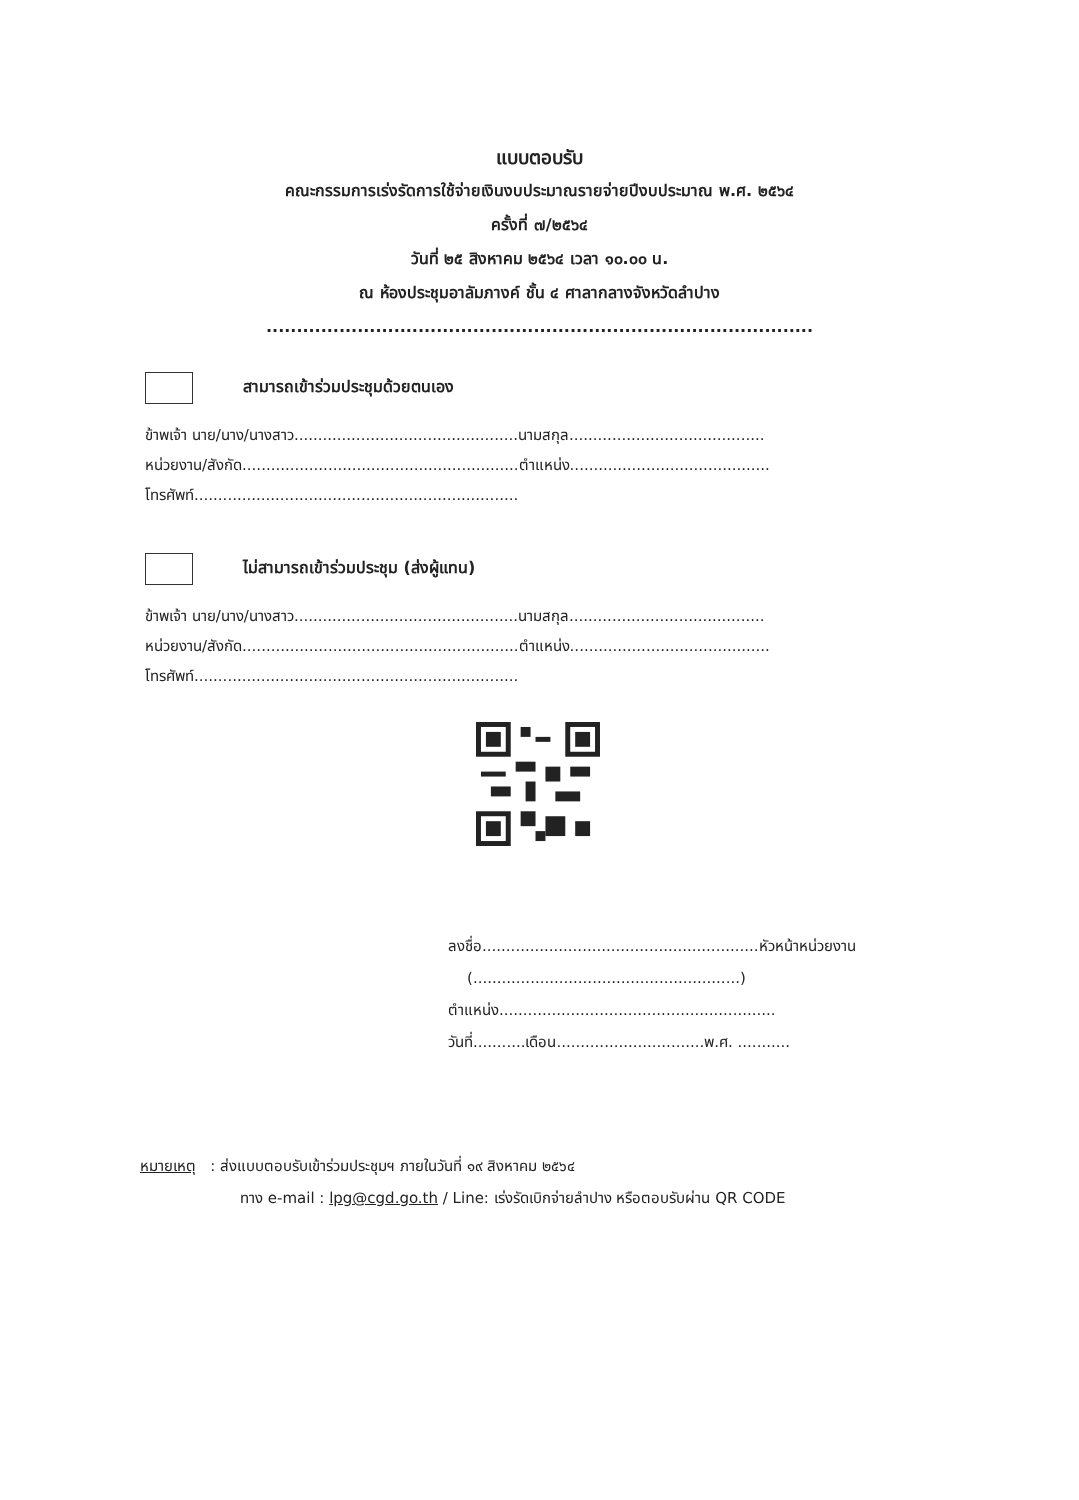แบบตอบรับ
คณะกรรมการเร่งรัดการใช้จ่ายเงินงบประมาณรายจ่ายปีงบประมาณ พ.ศ. ๒๕๖๔
ครั้งที่ ๗/๒๕๖๔
วันที่ ๒๕ สิงหาคม ๒๕๖๔ เวลา ๑๐.๐๐ น.
ณ ห้องประชุมอาลัมภางค์ ชั้น ๔ ศาลากลางจังหวัดลำปาง
..........................................................................................
สามารถเข้าร่วมประชุมด้วยตนเอง
ข้าพเจ้า นาย/นาง/นางสาว...............................................นามสกุล.........................................
หน่วยงาน/สังกัด..........................................................ตำแหน่ง..........................................
โทรศัพท์....................................................................
ไม่สามารถเข้าร่วมประชุม (ส่งผู้แทน)
ข้าพเจ้า นาย/นาง/นางสาว...............................................นามสกุล.........................................
หน่วยงาน/สังกัด..........................................................ตำแหน่ง..........................................
โทรศัพท์....................................................................
ลงชื่อ..........................................................หัวหน้าหน่วยงาน
(........................................................)
ตำแหน่ง..........................................................
วันที่...........เดือน...............................พ.ศ. ...........
หมายเหตุ : ส่งแบบตอบรับเข้าร่วมประชุมฯ ภายในวันที่ ๑๙ สิงหาคม ๒๕๖๔
ทาง e-mail : lpg@cgd.go.th / Line: เร่งรัดเบิกจ่ายลำปาง หรือตอบรับผ่าน QR CODE